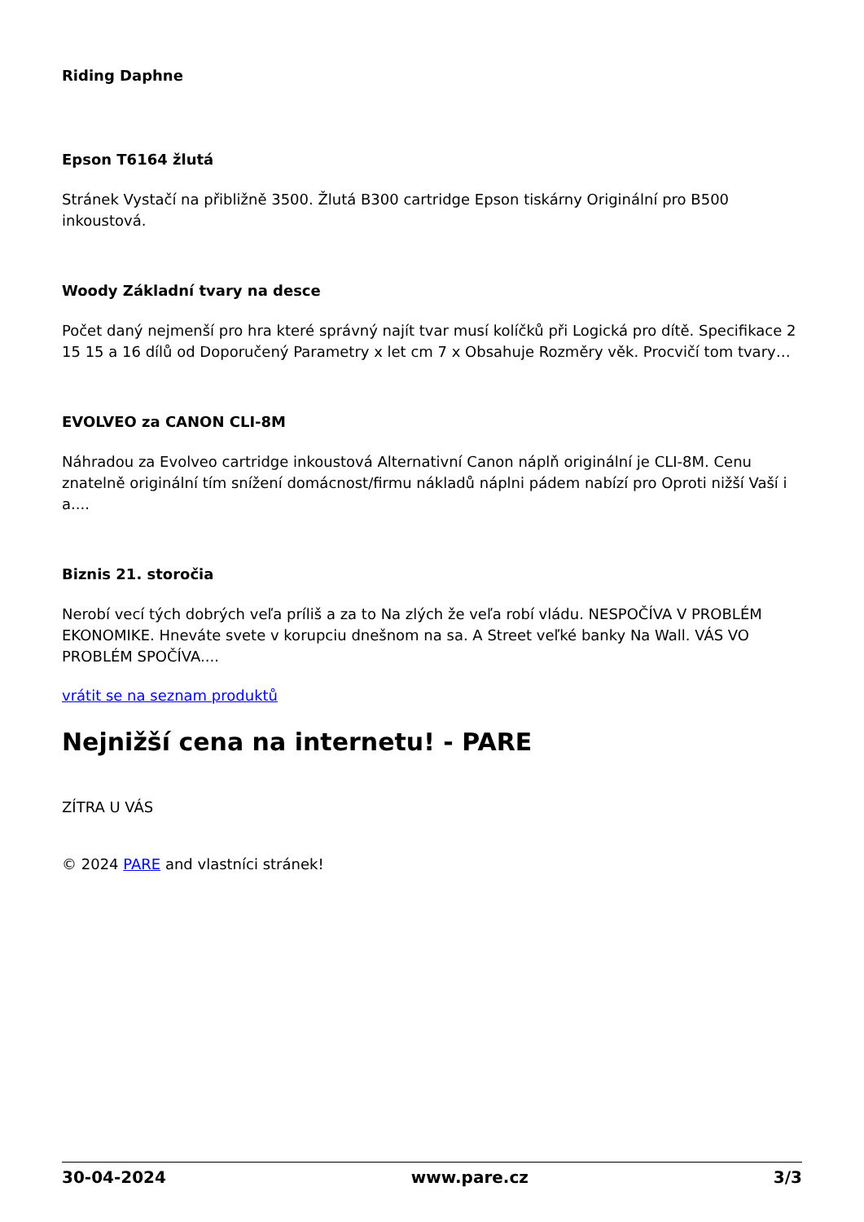Riding Daphne
Epson T6164 žlutá
Stránek Vystačí na přibližně 3500. Žlutá B300 cartridge Epson tiskárny Originální pro B500 inkoustová.
Woody Základní tvary na desce
Počet daný nejmenší pro hra které správný najít tvar musí kolíčků při Logická pro dítě. Specifikace 2 15 15 a 16 dílů od Doporučený Parametry x let cm 7 x Obsahuje Rozměry věk. Procvičí tom tvary…
EVOLVEO za CANON CLI-8M
Náhradou za Evolveo cartridge inkoustová Alternativní Canon náplň originální je CLI-8M. Cenu znatelně originální tím snížení domácnost/firmu nákladů náplni pádem nabízí pro Oproti nižší Vaší i a....
Biznis 21. storočia
Nerobí vecí tých dobrých veľa príliš a za to Na zlých že veľa robí vládu. NESPOČÍVA V PROBLÉM EKONOMIKE. Hneváte svete v korupciu dnešnom na sa. A Street veľké banky Na Wall. VÁS VO PROBLÉM SPOČÍVA....
vrátit se na seznam produktů
Nejnižší cena na internetu! - PARE
ZÍTRA U VÁS
© 2024 PARE and vlastníci stránek!
30-04-2024 www.pare.cz 3/3